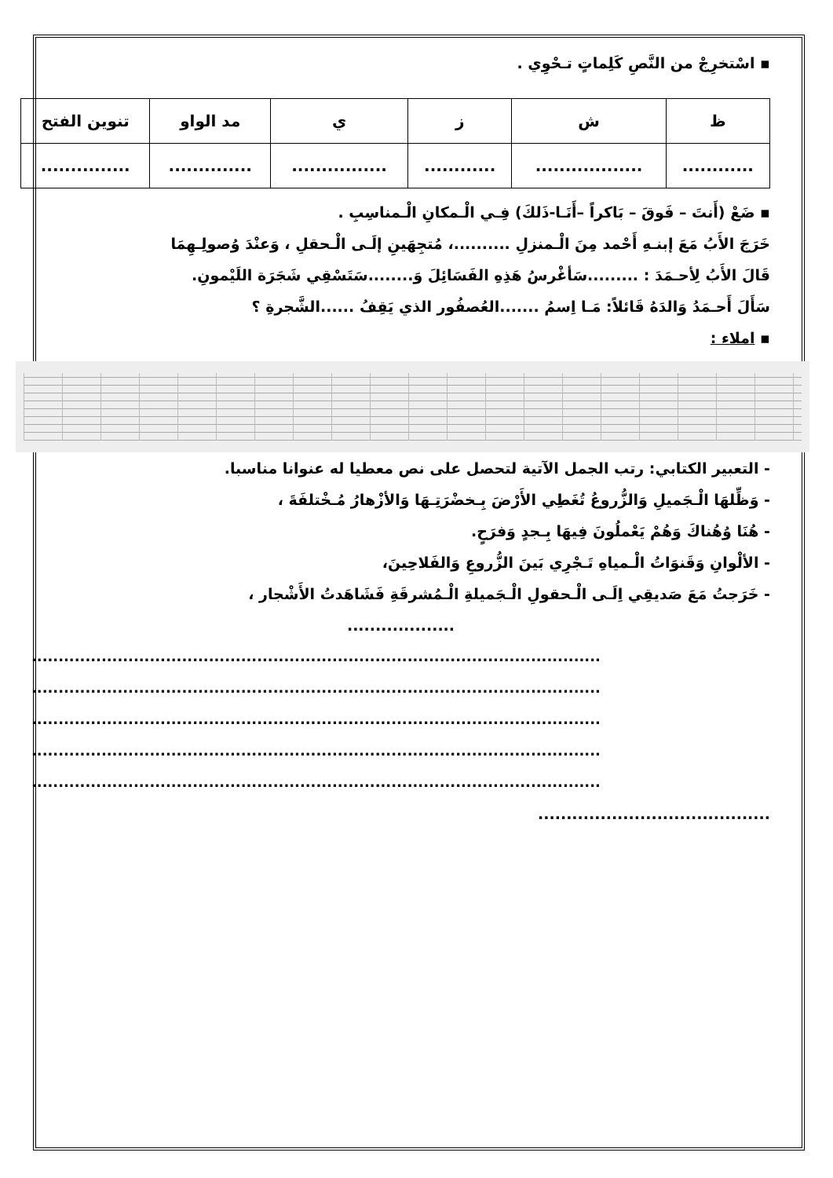▪ اسْتخرِجْ من النَّصِ كَلِماتٍ تـحْوِي .
| ظ | ش | ز | ي | مد الواو | تنوين الفتح |
| ............ | .................. | ............ | ................ | .............. | ............... |
▪ ضَعْ (أَنتَ – فَوقَ – بَاكراً –أَنَـا-ذَلكَ) فِـي الْـمكانِ الْـمناسِبِ .
خَرَجَ الأَبُ مَعَ إبنـهِ أَحْمد مِنَ الْـمنزلِ ..........، مُتجِهَينِ إلَـى الْـحقلِ ، وَعنْدَ وُصولِـهِمَا
قَالَ الأَبُ لِأحـمَدَ : .........سَأغْرسُ هَذِهِ الفَسَائِلَ وَ........سَتَسْقِي شَجَرَة اللَيْمونِ.
سَأَلَ أَحـمَدُ وَالدَهُ قَائلاً: مَـا اِسمُ .......العُصفُور الذي يَقِفُ ......الشَّجرةِ ؟
▪ املاء :
- التعبير الكتابي: رتب الجمل الآتية لتحصل على نص معطيا له عنوانا مناسبا.
- وَظِّلهَا الْـجَميلِ وَالزُّروعُ تُغَطِي الأَرْضَ بِـخضْرَتِـهَا وَالأزْهارُ مُـخْتلفَةَ ،
- هُنَا وُهُناكَ وَهُمْ يَعْملُونَ فِيهَا بِـجدٍ وَفرَحٍ.
- الألْوانِ وَقَنوَاتُ الْـمياهِ تَـجْرِي بَينَ الزُّروعِ وَالفَلاحِينَ،
- خَرَجتُ مَعَ صَديقِي اِلَـى الْـحقولِ الْـجَميلةِ الْـمُشرقَةِ فَشَاهَدتُ الأَشْجار ،
...................
..........................................................................................................
..........................................................................................................
..........................................................................................................
..........................................................................................................
..........................................................................................................
.........................................